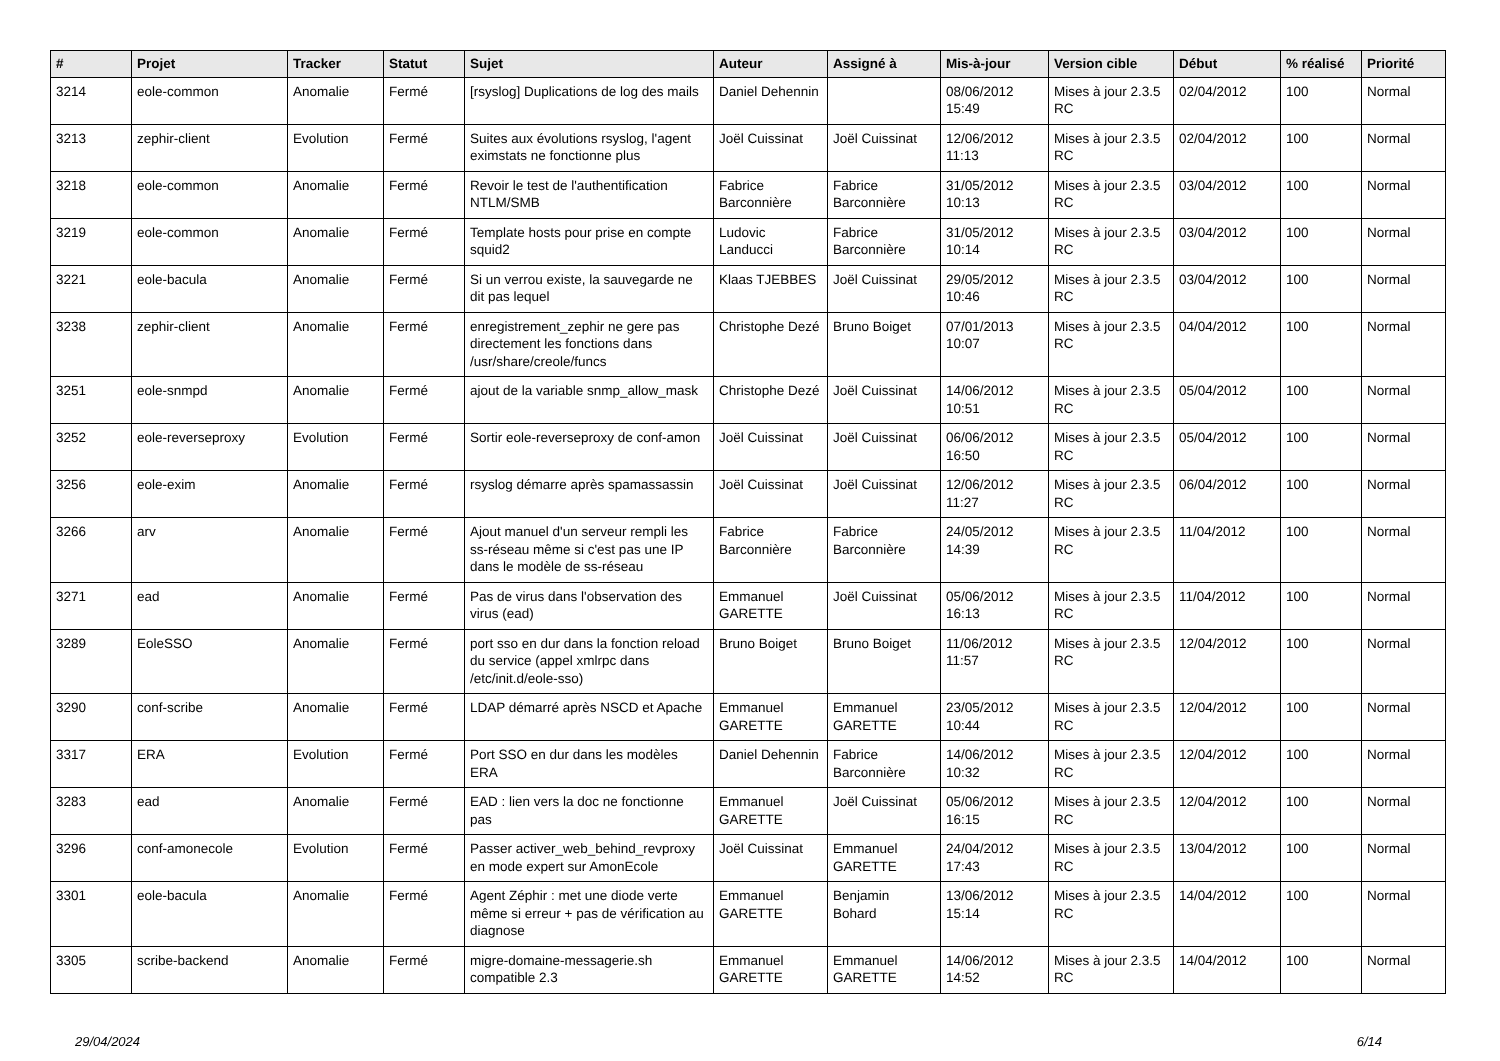| # | Projet | Tracker | Statut | Sujet | Auteur | Assigné à | Mis-à-jour | Version cible | Début | % réalisé | Priorité |
| --- | --- | --- | --- | --- | --- | --- | --- | --- | --- | --- | --- |
| 3214 | eole-common | Anomalie | Fermé | [rsyslog] Duplications de log des mails | Daniel Dehennin | | 08/06/2012 15:49 | Mises à jour 2.3.5 RC | 02/04/2012 | 100 | Normal |
| 3213 | zephir-client | Evolution | Fermé | Suites aux évolutions rsyslog, l'agent eximstats ne fonctionne plus | Joël Cuissinat | Joël Cuissinat | 12/06/2012 11:13 | Mises à jour 2.3.5 RC | 02/04/2012 | 100 | Normal |
| 3218 | eole-common | Anomalie | Fermé | Revoir le test de l'authentification NTLM/SMB | Fabrice Barconnière | Fabrice Barconnière | 31/05/2012 10:13 | Mises à jour 2.3.5 RC | 03/04/2012 | 100 | Normal |
| 3219 | eole-common | Anomalie | Fermé | Template hosts pour prise en compte squid2 | Ludovic Landucci | Fabrice Barconnière | 31/05/2012 10:14 | Mises à jour 2.3.5 RC | 03/04/2012 | 100 | Normal |
| 3221 | eole-bacula | Anomalie | Fermé | Si un verrou existe, la sauvegarde ne dit pas lequel | Klaas TJEBBES | Joël Cuissinat | 29/05/2012 10:46 | Mises à jour 2.3.5 RC | 03/04/2012 | 100 | Normal |
| 3238 | zephir-client | Anomalie | Fermé | enregistrement_zephir ne gere pas directement les fonctions dans /usr/share/creole/funcs | Christophe Dezé | Bruno Boiget | 07/01/2013 10:07 | Mises à jour 2.3.5 RC | 04/04/2012 | 100 | Normal |
| 3251 | eole-snmpd | Anomalie | Fermé | ajout de la variable snmp_allow_mask | Christophe Dezé | Joël Cuissinat | 14/06/2012 10:51 | Mises à jour 2.3.5 RC | 05/04/2012 | 100 | Normal |
| 3252 | eole-reverseproxy | Evolution | Fermé | Sortir eole-reverseproxy de conf-amon | Joël Cuissinat | Joël Cuissinat | 06/06/2012 16:50 | Mises à jour 2.3.5 RC | 05/04/2012 | 100 | Normal |
| 3256 | eole-exim | Anomalie | Fermé | rsyslog démarre après spamassassin | Joël Cuissinat | Joël Cuissinat | 12/06/2012 11:27 | Mises à jour 2.3.5 RC | 06/04/2012 | 100 | Normal |
| 3266 | arv | Anomalie | Fermé | Ajout manuel d'un serveur rempli les ss-réseau même si c'est pas une IP dans le modèle de ss-réseau | Fabrice Barconnière | Fabrice Barconnière | 24/05/2012 14:39 | Mises à jour 2.3.5 RC | 11/04/2012 | 100 | Normal |
| 3271 | ead | Anomalie | Fermé | Pas de virus dans l'observation des virus (ead) | Emmanuel GARETTE | Joël Cuissinat | 05/06/2012 16:13 | Mises à jour 2.3.5 RC | 11/04/2012 | 100 | Normal |
| 3289 | EoleSSO | Anomalie | Fermé | port sso en dur dans la fonction reload du service (appel xmlrpc dans /etc/init.d/eole-sso) | Bruno Boiget | Bruno Boiget | 11/06/2012 11:57 | Mises à jour 2.3.5 RC | 12/04/2012 | 100 | Normal |
| 3290 | conf-scribe | Anomalie | Fermé | LDAP démarré après NSCD et Apache | Emmanuel GARETTE | Emmanuel GARETTE | 23/05/2012 10:44 | Mises à jour 2.3.5 RC | 12/04/2012 | 100 | Normal |
| 3317 | ERA | Evolution | Fermé | Port SSO en dur dans les modèles ERA | Daniel Dehennin | Fabrice Barconnière | 14/06/2012 10:32 | Mises à jour 2.3.5 RC | 12/04/2012 | 100 | Normal |
| 3283 | ead | Anomalie | Fermé | EAD : lien vers la doc ne fonctionne pas | Emmanuel GARETTE | Joël Cuissinat | 05/06/2012 16:15 | Mises à jour 2.3.5 RC | 12/04/2012 | 100 | Normal |
| 3296 | conf-amonecole | Evolution | Fermé | Passer activer_web_behind_revproxy en mode expert sur AmonEcole | Joël Cuissinat | Emmanuel GARETTE | 24/04/2012 17:43 | Mises à jour 2.3.5 RC | 13/04/2012 | 100 | Normal |
| 3301 | eole-bacula | Anomalie | Fermé | Agent Zéphir : met une diode verte même si erreur + pas de vérification au diagnose | Emmanuel GARETTE | Benjamin Bohard | 13/06/2012 15:14 | Mises à jour 2.3.5 RC | 14/04/2012 | 100 | Normal |
| 3305 | scribe-backend | Anomalie | Fermé | migre-domaine-messagerie.sh compatible 2.3 | Emmanuel GARETTE | Emmanuel GARETTE | 14/06/2012 14:52 | Mises à jour 2.3.5 RC | 14/04/2012 | 100 | Normal |
29/04/2024 6/14